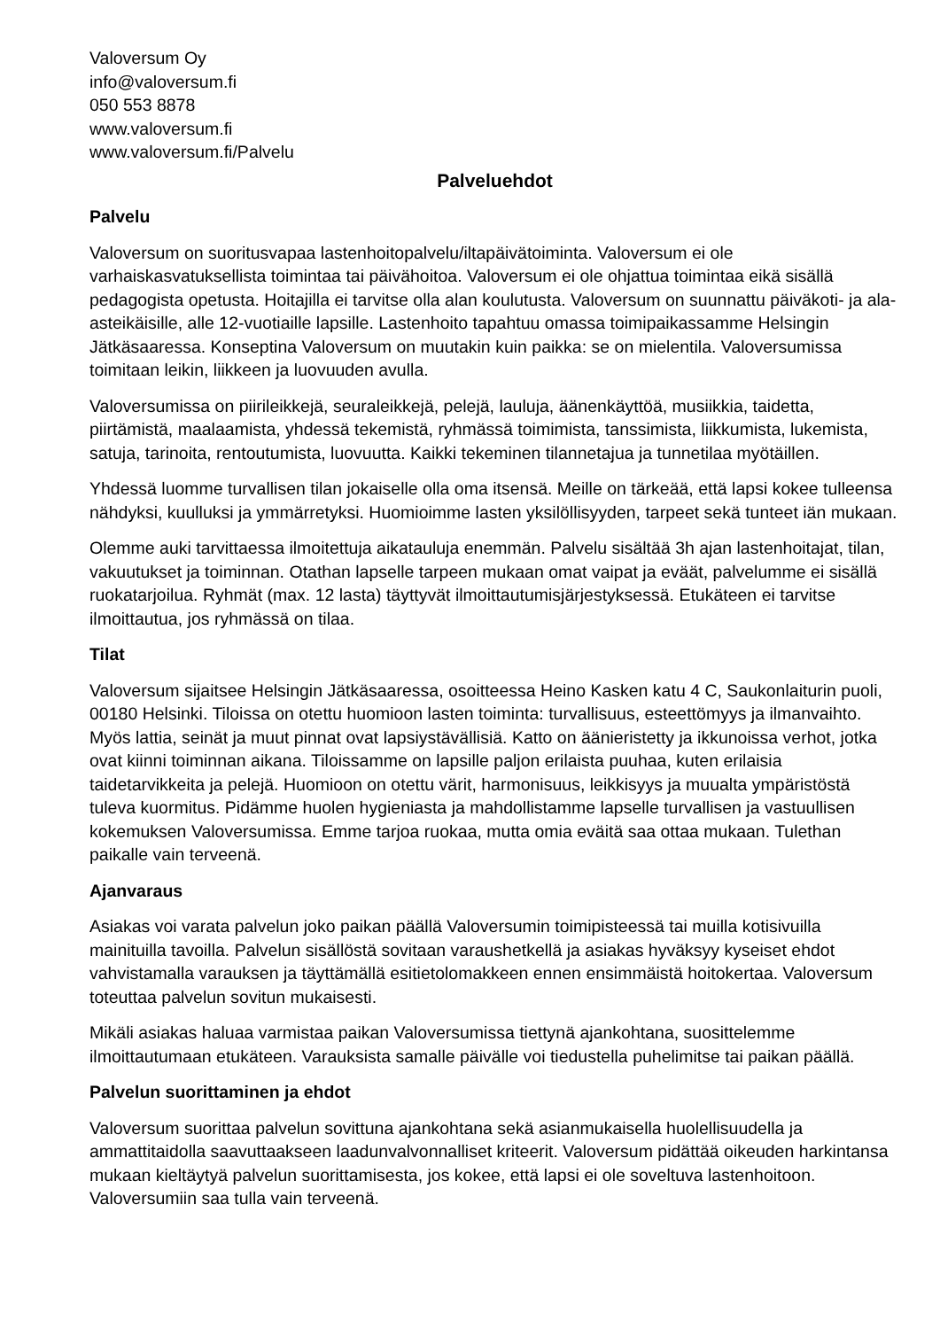Valoversum Oy
info@valoversum.fi
050 553 8878
www.valoversum.fi
www.valoversum.fi/Palvelu
Palveluehdot
Palvelu
Valoversum on suoritusvapaa lastenhoitopalvelu/iltapäivätoiminta. Valoversum ei ole varhaiskasvatuksellista toimintaa tai päivähoitoa. Valoversum ei ole ohjattua toimintaa eikä sisällä pedagogista opetusta. Hoitajilla ei tarvitse olla alan koulutusta. Valoversum on suunnattu päiväkoti- ja ala-asteikäisille, alle 12-vuotiaille lapsille. Lastenhoito tapahtuu omassa toimipaikassamme Helsingin Jätkäsaaressa. Konseptina Valoversum on muutakin kuin paikka: se on mielentila. Valoversumissa toimitaan leikin, liikkeen ja luovuuden avulla.
Valoversumissa on piirileikkejä, seuraleikkejä, pelejä, lauluja, äänenkäyttöä, musiikkia, taidetta, piirtämistä, maalaamista, yhdessä tekemistä, ryhmässä toimimista, tanssimista, liikkumista, lukemista, satuja, tarinoita, rentoutumista, luovuutta. Kaikki tekeminen tilannetajua ja tunnetilaa myötäillen.
Yhdessä luomme turvallisen tilan jokaiselle olla oma itsensä. Meille on tärkeää, että lapsi kokee tulleensa nähdyksi, kuulluksi ja ymmärretyksi. Huomioimme lasten yksilöllisyyden, tarpeet sekä tunteet iän mukaan.
Olemme auki tarvittaessa ilmoitettuja aikatauluja enemmän. Palvelu sisältää 3h ajan lastenhoitajat, tilan, vakuutukset ja toiminnan. Otathan lapselle tarpeen mukaan omat vaipat ja eväät, palvelumme ei sisällä ruokatarjoilua. Ryhmät (max. 12 lasta) täyttyvät ilmoittautumisjärjestyksessä. Etukäteen ei tarvitse ilmoittautua, jos ryhmässä on tilaa.
Tilat
Valoversum sijaitsee Helsingin Jätkäsaaressa, osoitteessa Heino Kasken katu 4 C, Saukonlaiturin puoli, 00180 Helsinki. Tiloissa on otettu huomioon lasten toiminta: turvallisuus, esteettömyys ja ilmanvaihto. Myös lattia, seinät ja muut pinnat ovat lapsiystävällisiä. Katto on äänieristetty ja ikkunoissa verhot, jotka ovat kiinni toiminnan aikana. Tiloissamme on lapsille paljon erilaista puuhaa, kuten erilaisia taidetarvikkeita ja pelejä. Huomioon on otettu värit, harmonisuus, leikkisyys ja muualta ympäristöstä tuleva kuormitus. Pidämme huolen hygieniasta ja mahdollistamme lapselle turvallisen ja vastuullisen kokemuksen Valoversumissa. Emme tarjoa ruokaa, mutta omia eväitä saa ottaa mukaan. Tulethan paikalle vain terveenä.
Ajanvaraus
Asiakas voi varata palvelun joko paikan päällä Valoversumin toimipisteessä tai muilla kotisivuilla mainituilla tavoilla. Palvelun sisällöstä sovitaan varaushetkellä ja asiakas hyväksyy kyseiset ehdot vahvistamalla varauksen ja täyttämällä esitietolomakkeen ennen ensimmäistä hoitokertaa. Valoversum toteuttaa palvelun sovitun mukaisesti.
Mikäli asiakas haluaa varmistaa paikan Valoversumissa tiettynä ajankohtana, suosittelemme ilmoittautumaan etukäteen. Varauksista samalle päivälle voi tiedustella puhelimitse tai paikan päällä.
Palvelun suorittaminen ja ehdot
Valoversum suorittaa palvelun sovittuna ajankohtana sekä asianmukaisella huolellisuudella ja ammattitaidolla saavuttaakseen laadunvalvonnalliset kriteerit. Valoversum pidättää oikeuden harkintansa mukaan kieltäytyä palvelun suorittamisesta, jos kokee, että lapsi ei ole soveltuva lastenhoitoon. Valoversumiin saa tulla vain terveenä.